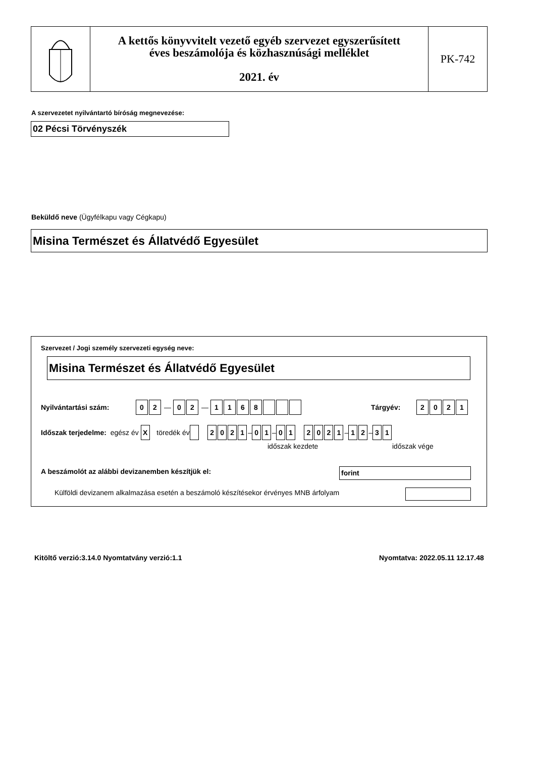A kettős könyvvitelt vezető egyéb szervezet egyszerűsített
éves beszámolója és közhasznúsági melléklet
2021. év
PK-742
A szervezetet nyilvántartó bíróság megnevezése:
02 Pécsi Törvényszék
Beküldő neve (Ügyfélkapu vagy Cégkapu)
Misina Természet és Állatvédő Egyesület
Szervezet / Jogi személy szervezeti egység neve:
Misina Természet és Állatvédő Egyesület
Nyilvántartási szám: 02 — 02 — 1168
Tárgyév: 2021
Időszak terjedelme: egész év X töredék év 2021 – 01 – 01 2021 – 12 – 31
időszak kezdete időszak vége
A beszámolót az alábbi devizanemben készítjük el:
forint
Külföldi devizanem alkalmazása esetén a beszámoló készítésekor érvényes MNB árfolyam
Kitöltő verzió:3.14.0 Nyomtatvány verzió:1.1
Nyomtatva: 2022.05.11 12.17.48